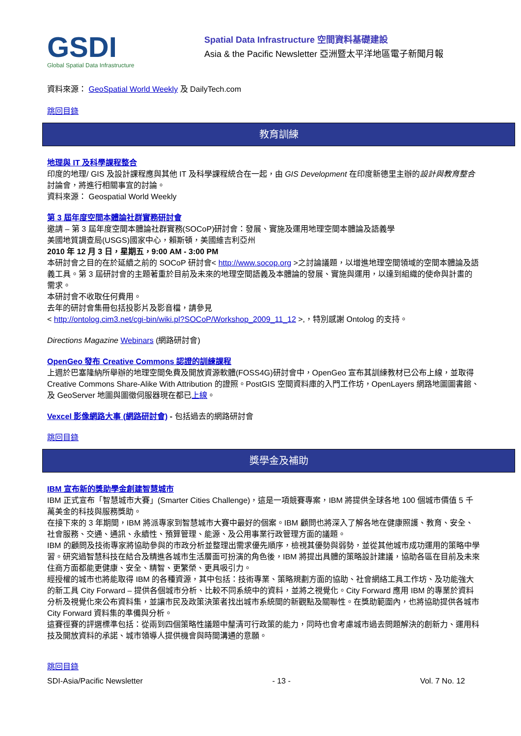GSDI
Global Spatial Data Infrastructure
Spatial Data Infrastructure 空間資料基礎建設
Asia & the Pacific Newsletter 亞洲暨太平洋地區電子新聞月報
資料來源： GeoSpatial World Weekly 及 DailyTech.com
跳回目錄
教育訓練
地理與 IT 及科學課程整合
印度的地理/ GIS 及設計課程應與其他 IT 及科學課程統合在一起，由 GIS Development 在印度新德里主辦的設計與教育整合討論會，將進行相關事宜的討論。
資料來源： Geospatial World Weekly
第 3 屆年度空間本體論社群實務研討會
邀請 – 第 3 屆年度空間本體論社群實務(SOCoP)研討會：發展、實施及運用地理空間本體論及語義學
美國地質調查局(USGS)國家中心，賴斯頓，美國維吉利亞州
2010 年 12 月 3 日，星期五，9:00 AM - 3:00 PM
本研討會之目的在於延續之前的 SOCoP 研討會< http://www.socop.org >之討論議題，以增進地理空間領域的空間本體論及語義工具。第 3 屆研討會的主題著重於目前及未來的地理空間語義及本體論的發展、實施與運用，以達到組織的使命與計畫的需求。
本研討會不收取任何費用。
去年的研討會集冊包括投影片及影音檔，請參見
< http://ontolog.cim3.net/cgi-bin/wiki.pl?SOCoP/Workshop_2009_11_12 >,，特別感謝 Ontolog 的支持。
Directions Magazine Webinars (網路研討會)
OpenGeo 發布 Creative Commons 認證的訓練課程
上週於巴塞隆納所舉辦的地理空間免費及開放資源軟體(FOSS4G)研討會中，OpenGeo 宣布其訓練教材已公布上線，並取得 Creative Commons Share-Alike With Attribution 的證照。PostGIS 空間資料庫的入門工作坊，OpenLayers 網路地圖圖書館、及 GeoServer 地圖與圖徵伺服器現在都已上線。
Vexcel 影像網路大事 (網路研討會) - 包括過去的網路研討會
跳回目錄
獎學金及補助
IBM 宣布新的獎助學金創建智慧城市
IBM 正式宣布「智慧城市大賽」(Smarter Cities Challenge)，這是一項競賽專案，IBM 將提供全球各地 100 個城市價值 5 千萬美金的科技與服務獎助。
在接下來的 3 年期間，IBM 將派專家到智慧城市大賽中最好的個案。IBM 顧問也將深入了解各地在健康照護、教育、安全、社會服務、交通、通訊、永續性、預算管理、能源、及公用事業行政管理方面的議題。
IBM 的顧問及技術專家將協助參與的市政分析並整理出需求優先順序，檢視其優勢與弱勢，並從其他城市成功運用的策略中學習。研究過智慧科技在結合及精進各城市生活層面可扮演的角色後，IBM 將提出具體的策略設計建議，協助各區在目前及未來住商方面都能更健康、安全、精智、更繁榮、更具吸引力。
經授權的城市也將能取得 IBM 的各種資源，其中包括：技術專業、策略規劃方面的協助、社會網絡工具工作坊、及功能強大的新工具 City Forward – 提供各個城市分析、比較不同系統中的資料，並將之視覺化。City Forward 應用 IBM 的專業於資料分析及視覺化來公布資料集，並讓市民及政策決策者找出城市系統間的新觀點及關聯性。在獎助範圍內，也將協助提供各城市 City Forward 資料集的準備與分析。
這賽徑賽的評選標準包括：從兩到四個策略性議題中釐清可行政策的能力，同時也會考慮城市過去問題解決的創新力、運用科技及開放資料的承諾、城市領導人提供機會與時間溝通的意願。
跳回目錄
SDI-Asia/Pacific Newsletter - 13 - Vol. 7 No. 12